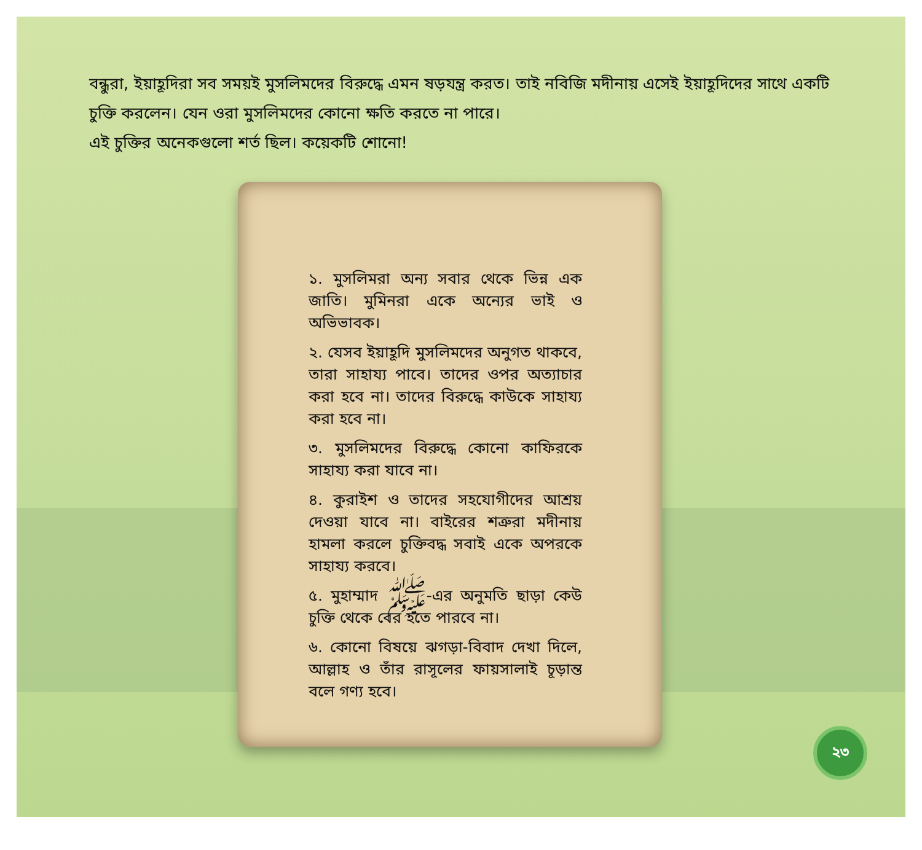বন্ধুরা, ইয়াহূদিরা সব সময়ই মুসলিমদের বিরুদ্ধে এমন ষড়যন্ত্র করত। তাই নবিজি মদীনায় এসেই ইয়াহূদিদের সাথে একটি চুক্তি করলেন। যেন ওরা মুসলিমদের কোনো ক্ষতি করতে না পারে।
এই চুক্তির অনেকগুলো শর্ত ছিল। কয়েকটি শোনো!
১. মুসলিমরা অন্য সবার থেকে ভিন্ন এক জাতি। মুমিনরা একে অন্যের ভাই ও অভিভাবক।
২. যেসব ইয়াহূদি মুসলিমদের অনুগত থাকবে, তারা সাহায্য পাবে। তাদের ওপর অত্যাচার করা হবে না। তাদের বিরুদ্ধে কাউকে সাহায্য করা হবে না।
৩. মুসলিমদের বিরুদ্ধে কোনো কাফিরকে সাহায্য করা যাবে না।
৪. কুরাইশ ও তাদের সহযোগীদের আশ্রয় দেওয়া যাবে না। বাইরের শত্রুরা মদীনায় হামলা করলে চুক্তিবদ্ধ সবাই একে অপরকে সাহায্য করবে।
৫. মুহাম্মাদ ﷺ-এর অনুমতি ছাড়া কেউ চুক্তি থেকে বের হতে পারবে না।
৬. কোনো বিষয়ে ঝগড়া-বিবাদ দেখা দিলে, আল্লাহ ও তাঁর রাসূলের ফায়সালাই চূড়ান্ত বলে গণ্য হবে।
২৩